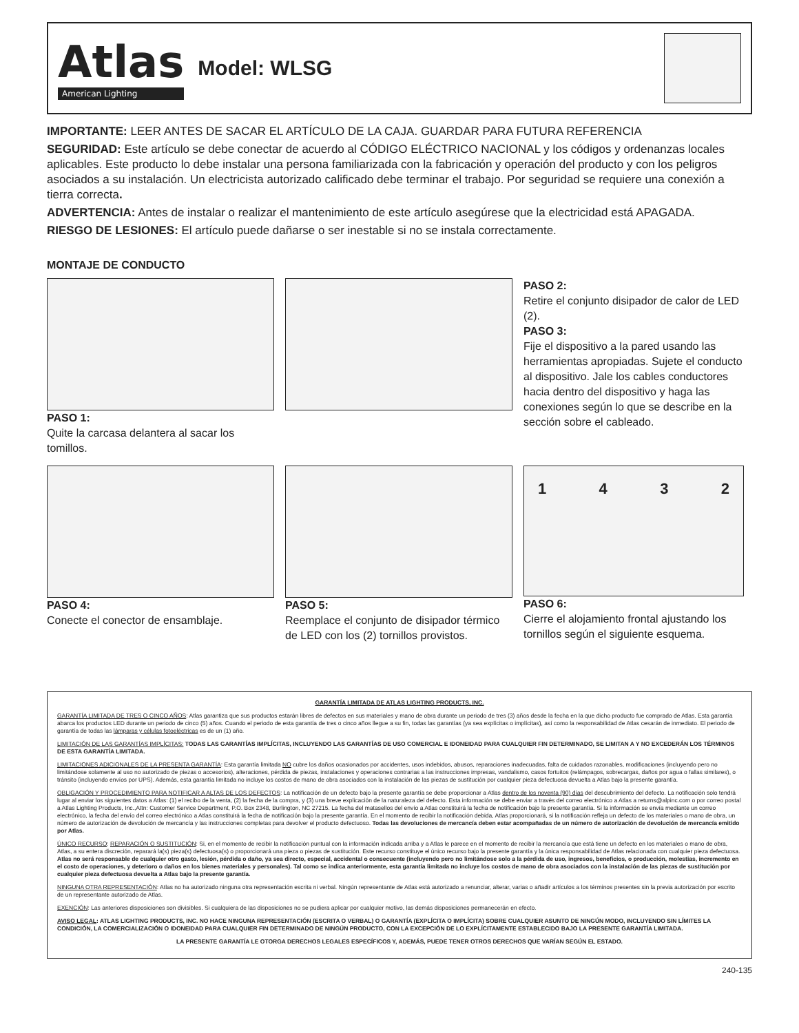Atlas
American Lighting
Model: WLSG
IMPORTANTE: LEER ANTES DE SACAR EL ARTÍCULO DE LA CAJA. GUARDAR PARA FUTURA REFERENCIA
SEGURIDAD: Este artículo se debe conectar de acuerdo al CÓDIGO ELÉCTRICO NACIONAL y los códigos y ordenanzas locales aplicables. Este producto lo debe instalar una persona familiarizada con la fabricación y operación del producto y con los peligros asociados a su instalación. Un electricista autorizado calificado debe terminar el trabajo. Por seguridad se requiere una conexión a tierra correcta.
ADVERTENCIA: Antes de instalar o realizar el mantenimiento de este artículo asegúrese que la electricidad está APAGADA.
RIESGO DE LESIONES: El artículo puede dañarse o ser inestable si no se instala correctamente.
MONTAJE DE CONDUCTO
PASO 1:
Quite la carcasa delantera al sacar los tomillos.
PASO 2:
Retire el conjunto disipador de calor de LED (2).
PASO 3:
Fije el dispositivo a la pared usando las herramientas apropiadas. Sujete el conducto al dispositivo. Jale los cables conductores hacia dentro del dispositivo y haga las conexiones según lo que se describe en la sección sobre el cableado.
PASO 4:
Conecte el conector de ensamblaje.
PASO 5:
Reemplace el conjunto de disipador térmico de LED con los (2) tornillos provistos.
1432
PASO 6:
Cierre el alojamiento frontal ajustando los tornillos según el siguiente esquema.
GARANTÍA LIMITADA DE ATLAS LIGHTING PRODUCTS, INC.
GARANTÍA LIMITADA DE TRES O CINCO AÑOS: Atlas garantiza que sus productos estarán libres de defectos en sus materiales y mano de obra durante un periodo de tres (3) años desde la fecha en la que dicho producto fue comprado de Atlas. Esta garantía abarca los productos LED durante un periodo de cinco (5) años. Cuando el periodo de esta garantía de tres o cinco años llegue a su fin, todas las garantías (ya sea explícitas o implícitas), así como la responsabilidad de Atlas cesarán de inmediato. El periodo de garantía de todas las lámparas y células fotoeléctricas es de un (1) año.
LIMITACIÓN DE LAS GARANTÍAS IMPLÍCITAS: TODAS LAS GARANTÍAS IMPLÍCITAS, INCLUYENDO LAS GARANTÍAS DE USO COMERCIAL E IDONEIDAD PARA CUALQUIER FIN DETERMINADO, SE LIMITAN A Y NO EXCEDERÁN LOS TÉRMINOS DE ESTA GARANTÍA LIMITADA.
LIMITACIONES ADICIONALES DE LA PRESENTA GARANTÍA: Esta garantía limitada NO cubre los daños ocasionados por accidentes, usos indebidos, abusos, reparaciones inadecuadas, falta de cuidados razonables, modificaciones (incluyendo pero no limitándose solamente al uso no autorizado de piezas o accesorios), alteraciones, pérdida de piezas, instalaciones y operaciones contrarias a las instrucciones impresas, vandalismo, casos fortuitos (relámpagos, sobrecargas, daños por agua o fallas similares), o tránsito (incluyendo envíos por UPS). Además, esta garantía limitada no incluye los costos de mano de obra asociados con la instalación de las piezas de sustitución por cualquier pieza defectuosa devuelta a Atlas bajo la presente garantía.
OBLIGACIÓN Y PROCEDIMIENTO PARA NOTIFICAR A ALTAS DE LOS DEFECTOS: La notificación de un defecto bajo la presente garantía se debe proporcionar a Atlas dentro de los noventa (90) días del descubrimiento del defecto. La notificación solo tendrá lugar al enviar los siguientes datos a Atlas: (1) el recibo de la venta, (2) la fecha de la compra, y (3) una breve explicación de la naturaleza del defecto. Esta información se debe enviar a través del correo electrónico a Atlas a returns@alpinc.com o por correo postal a Atlas Lighting Products, Inc.,Attn: Customer Service Department, P.O. Box 2348, Burlington, NC 27215. La fecha del matasellos del envío a Atlas constituirá la fecha de notificación bajo la presente garantía. Si la información se envía mediante un correo electrónico, la fecha del envío del correo electrónico a Atlas constituirá la fecha de notificación bajo la presente garantía. En el momento de recibir la notificación debida, Atlas proporcionará, si la notificación refleja un defecto de los materiales o mano de obra, un número de autorización de devolución de mercancía y las instrucciones completas para devolver el producto defectuoso. Todas las devoluciones de mercancía deben estar acompañadas de un número de autorización de devolución de mercancía emitido por Atlas.
ÚNICO RECURSO: REPARACIÓN O SUSTITUCIÓN: Si, en el momento de recibir la notificación puntual con la información indicada arriba y a Atlas le parece en el momento de recibir la mercancía que está tiene un defecto en los materiales o mano de obra, Atlas, a su entera discreción, reparará la(s) pieza(s) defectuosa(s) o proporcionará una pieza o piezas de sustitución. Este recurso constituye el único recurso bajo la presente garantía y la única responsabilidad de Atlas relacionada con cualquier pieza defectuosa. Atlas no será responsable de cualquier otro gasto, lesión, pérdida o daño, ya sea directo, especial, accidental o consecuente (incluyendo pero no limitándose solo a la pérdida de uso, ingresos, beneficios, o producción, molestias, incremento en el costo de operaciones, y deterioro o daños en los bienes materiales y personales). Tal como se indica anteriormente, esta garantía limitada no incluye los costos de mano de obra asociados con la instalación de las piezas de sustitución por cualquier pieza defectuosa devuelta a Atlas bajo la presente garantía.
NINGUNA OTRA REPRESENTACIÓN: Atlas no ha autorizado ninguna otra representación escrita ni verbal. Ningún representante de Atlas está autorizado a renunciar, alterar, varias o añadir artículos a los términos presentes sin la previa autorización por escrito de un representante autorizado de Atlas.
EXENCIÓN: Las anteriores disposiciones son divisibles. Si cualquiera de las disposiciones no se pudiera aplicar por cualquier motivo, las demás disposiciones permanecerán en efecto.
AVISO LEGAL: ATLAS LIGHTING PRODUCTS, INC. NO HACE NINGUNA REPRESENTACIÓN (ESCRITA O VERBAL) O GARANTÍA (EXPLÍCITA O IMPLÍCITA) SOBRE CUALQUIER ASUNTO DE NINGÚN MODO, INCLUYENDO SIN LÍMITES LA CONDICIÓN, LA COMERCIALIZACIÓN O IDONEIDAD PARA CUALQUIER FIN DETERMINADO DE NINGÚN PRODUCTO, CON LA EXCEPCIÓN DE LO EXPLÍCITAMENTE ESTABLECIDO BAJO LA PRESENTE GARANTÍA LIMITADA.
LA PRESENTE GARANTÍA LE OTORGA DERECHOS LEGALES ESPECÍFICOS Y, ADEMÁS, PUEDE TENER OTROS DERECHOS QUE VARÍAN SEGÚN EL ESTADO.
240-135